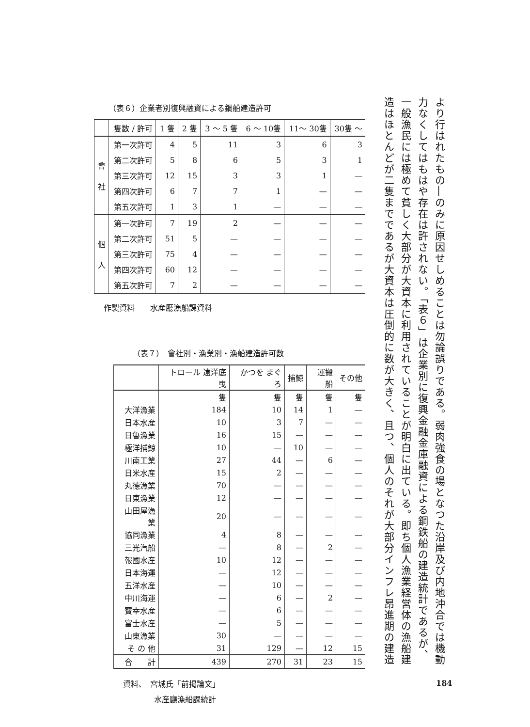より行はれたもの―のみに原因せしめることは勿論誤りである。弱肉強食の場となつた沿岸及び内地沖合では機動力なくしてはもはや存在は許されない。「表６」は企業別に復興金融金庫融資による鋼鉄船の建造統計であるが、一般漁民には極めて貧しく大部分が大資本に利用されていることが明白に出ている。即ち個人漁業経営体の漁船建造はほとんどが二隻までであるが大資本は圧倒的に数が大きく、且つ、個人のそれが大部分インフレ昂進期の建造
（表６）企業者別復興融資による鋼船建造許可
| | 隻数 / 許可 | 1 隻 | 2 隻 | 3 〜 5 隻 | 6 〜 10隻 | 11〜 30隻 | 30隻 〜 |
| --- | --- | --- | --- | --- | --- | --- | --- |
| 會 社 | 第一次許可 | 4 | 5 | 11 | 3 | 6 | 3 |
| | 第二次許可 | 5 | 8 | 6 | 5 | 3 | 1 |
| | 第三次許可 | 12 | 15 | 3 | 3 | 1 | — |
| | 第四次許可 | 6 | 7 | 7 | 1 | — | — |
| | 第五次許可 | 1 | 3 | 1 | — | — | — |
| 個 人 | 第一次許可 | 7 | 19 | 2 | — | — | — |
| | 第二次許可 | 51 | 5 | — | — | — | — |
| | 第三次許可 | 75 | 4 | — | — | — | — |
| | 第四次許可 | 60 | 12 | — | — | — | — |
| | 第五次許可 | 7 | 2 | — | — | — | — |
作製資料　　水産廳漁船課資料
（表７）　會社別・漁業別・漁船建造許可数
| | トロール 遠洋底曳 | かつを まぐろ | 捕鯨 | 運搬船 | その他 |
| --- | --- | --- | --- | --- | --- |
| | 隻 | 隻 | 隻 | 隻 | 隻 |
| 大洋漁業 | 184 | 10 | 14 | 1 | — |
| 日本水産 | 10 | 3 | 7 | — | — |
| 日魯漁業 | 16 | 15 | — | — | — |
| 極洋捕鯨 | 10 | — | 10 | — | — |
| 川南工業 | 27 | 44 | — | 6 | — |
| 日米水産 | 15 | 2 | — | — | — |
| 丸德漁業 | 70 | — | — | — | — |
| 日東漁業 | 12 | — | — | — | — |
| 山田屋漁業 | 20 | — | — | — | — |
| 協同漁業 | 4 | 8 | — | — | — |
| 三光汽船 | — | 8 | — | 2 | — |
| 報國水産 | 10 | 12 | — | — | — |
| 日本海運 | — | 12 | — | — | — |
| 五洋水産 | — | 10 | — | — | — |
| 中川海運 | — | 6 | — | 2 | — |
| 寳幸水産 | — | 6 | — | — | — |
| 富士水産 | — | 5 | — | — | — |
| 山東漁業 | 30 | — | — | — | — |
| そ の 他 | 31 | 129 | — | 12 | 15 |
| 合 計 | 439 | 270 | 31 | 23 | 15 |
資料、　宮城氏「前掲論文」
　　　　水産廳漁船課統計
184